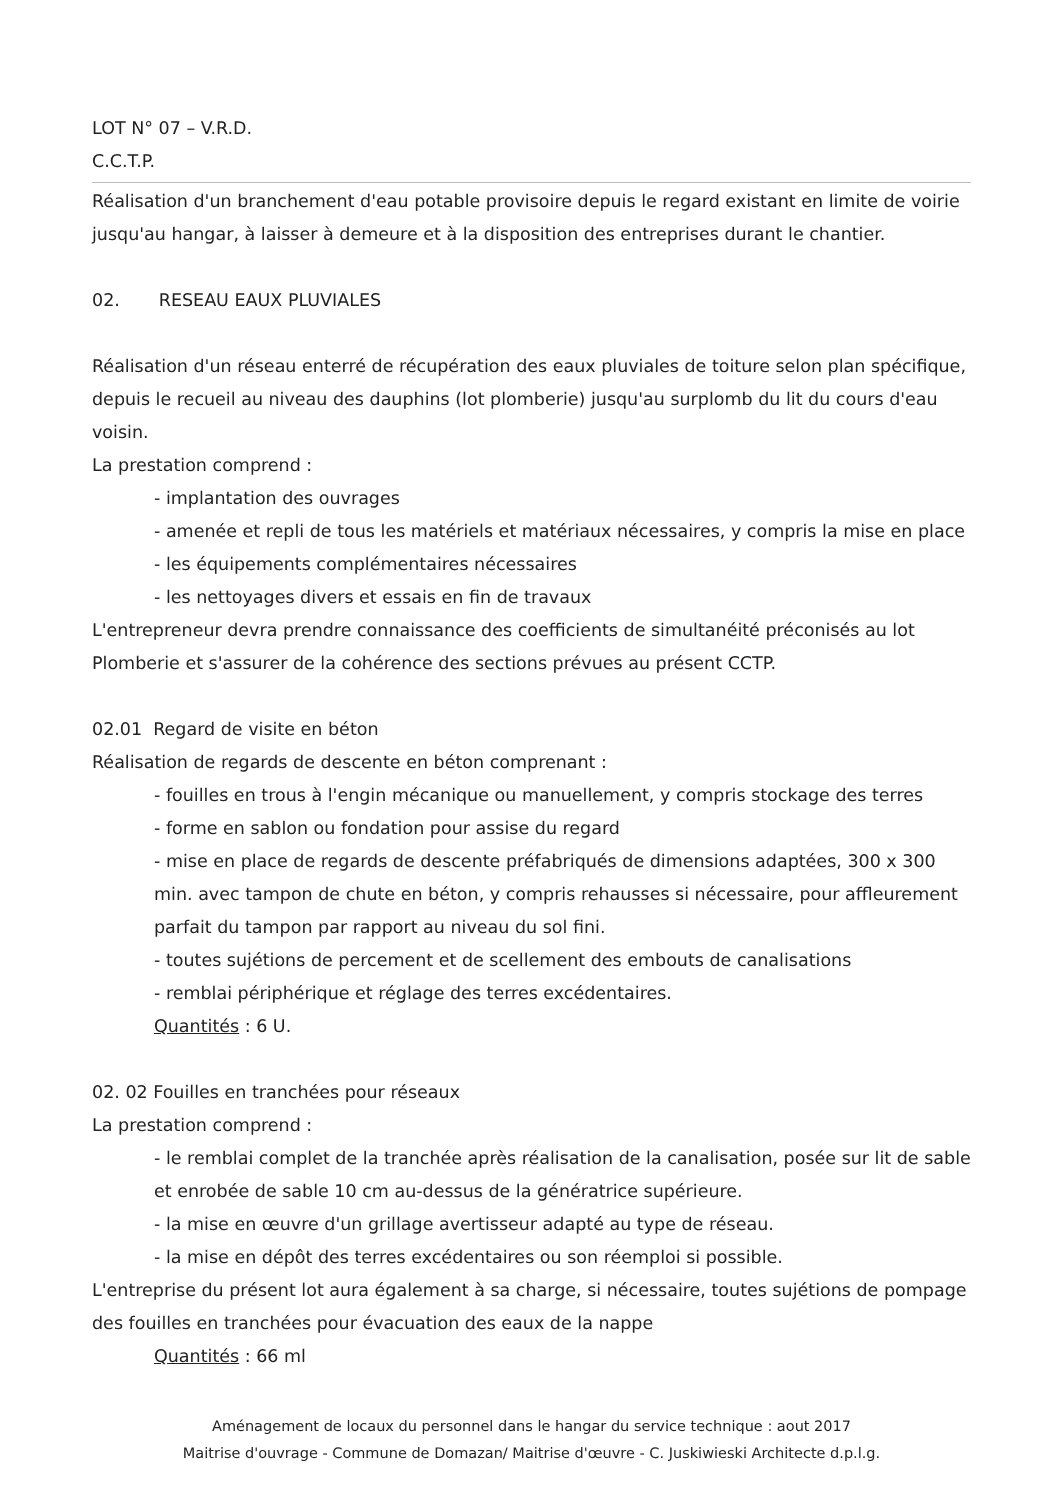LOT N° 07 – V.R.D.
C.C.T.P.
Réalisation d'un branchement d'eau potable provisoire depuis le regard existant en limite de voirie jusqu'au hangar, à laisser à demeure et à la disposition des entreprises durant le chantier.
02. RESEAU EAUX PLUVIALES
Réalisation d'un réseau enterré de récupération des eaux pluviales de toiture selon plan spécifique, depuis le recueil au niveau des dauphins (lot plomberie) jusqu'au surplomb du lit du cours d'eau voisin.
La prestation comprend :
- implantation des ouvrages
- amenée et repli de tous les matériels et matériaux nécessaires, y compris la mise en place
- les équipements complémentaires nécessaires
- les nettoyages divers et essais en fin de travaux
L'entrepreneur devra prendre connaissance des coefficients de simultanéité préconisés au lot Plomberie et s'assurer de la cohérence des sections prévues au présent CCTP.
02.01 Regard de visite en béton
Réalisation de regards de descente en béton comprenant :
- fouilles en trous à l'engin mécanique ou manuellement, y compris stockage des terres
- forme en sablon ou fondation pour assise du regard
- mise en place de regards de descente préfabriqués de dimensions adaptées, 300 x 300 min. avec tampon de chute en béton, y compris rehausses si nécessaire, pour affleurement parfait du tampon par rapport au niveau du sol fini.
- toutes sujétions de percement et de scellement des embouts de canalisations
- remblai périphérique et réglage des terres excédentaires.
Quantités : 6 U.
02. 02 Fouilles en tranchées pour réseaux
La prestation comprend :
- le remblai complet de la tranchée après réalisation de la canalisation, posée sur lit de sable et enrobée de sable 10 cm au-dessus de la génératrice supérieure.
- la mise en œuvre d'un grillage avertisseur adapté au type de réseau.
- la mise en dépôt des terres excédentaires ou son réemploi si possible.
L'entreprise du présent lot aura également à sa charge, si nécessaire, toutes sujétions de pompage des fouilles en tranchées pour évacuation des eaux de la nappe
Quantités : 66 ml
Aménagement de locaux du personnel dans le hangar du service technique : aout 2017
Maitrise d'ouvrage - Commune de Domazan/ Maitrise d'œuvre - C. Juskiwieski Architecte d.p.l.g.